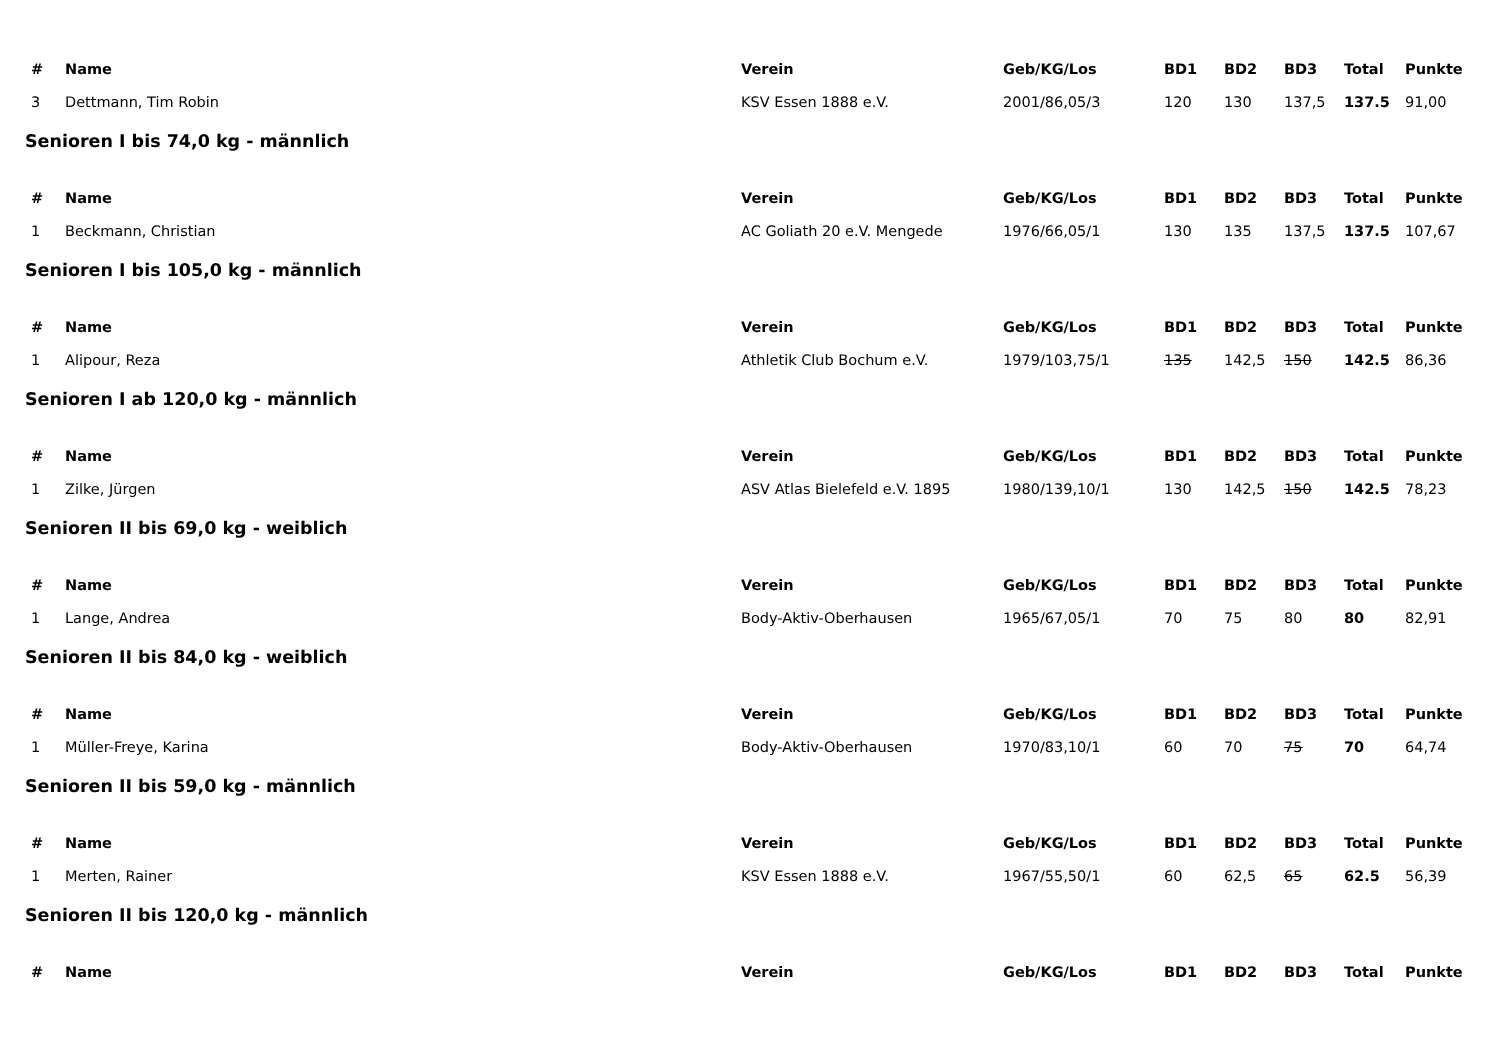| # | Name | Verein | Geb/KG/Los | BD1 | BD2 | BD3 | Total | Punkte |
| --- | --- | --- | --- | --- | --- | --- | --- | --- |
| 3 | Dettmann, Tim Robin | KSV Essen 1888 e.V. | 2001/86,05/3 | 120 | 130 | 137,5 | 137.5 | 91,00 |
| Senioren I bis 74,0 kg - männlich | | | | | | | | |
| # | Name | Verein | Geb/KG/Los | BD1 | BD2 | BD3 | Total | Punkte |
| 1 | Beckmann, Christian | AC Goliath 20 e.V. Mengede | 1976/66,05/1 | 130 | 135 | 137,5 | 137.5 | 107,67 |
| Senioren I bis 105,0 kg - männlich | | | | | | | | |
| # | Name | Verein | Geb/KG/Los | BD1 | BD2 | BD3 | Total | Punkte |
| 1 | Alipour, Reza | Athletik Club Bochum e.V. | 1979/103,75/1 | 135 | 142,5 | 150 | 142.5 | 86,36 |
| Senioren I ab 120,0 kg - männlich | | | | | | | | |
| # | Name | Verein | Geb/KG/Los | BD1 | BD2 | BD3 | Total | Punkte |
| 1 | Zilke, Jürgen | ASV Atlas Bielefeld e.V. 1895 | 1980/139,10/1 | 130 | 142,5 | 150 | 142.5 | 78,23 |
| Senioren II bis 69,0 kg - weiblich | | | | | | | | |
| # | Name | Verein | Geb/KG/Los | BD1 | BD2 | BD3 | Total | Punkte |
| 1 | Lange, Andrea | Body-Aktiv-Oberhausen | 1965/67,05/1 | 70 | 75 | 80 | 80 | 82,91 |
| Senioren II bis 84,0 kg - weiblich | | | | | | | | |
| # | Name | Verein | Geb/KG/Los | BD1 | BD2 | BD3 | Total | Punkte |
| 1 | Müller-Freye, Karina | Body-Aktiv-Oberhausen | 1970/83,10/1 | 60 | 70 | 75 | 70 | 64,74 |
| Senioren II bis 59,0 kg - männlich | | | | | | | | |
| # | Name | Verein | Geb/KG/Los | BD1 | BD2 | BD3 | Total | Punkte |
| 1 | Merten, Rainer | KSV Essen 1888 e.V. | 1967/55,50/1 | 60 | 62,5 | 65 | 62.5 | 56,39 |
| Senioren II bis 120,0 kg - männlich | | | | | | | | |
| # | Name | Verein | Geb/KG/Los | BD1 | BD2 | BD3 | Total | Punkte |